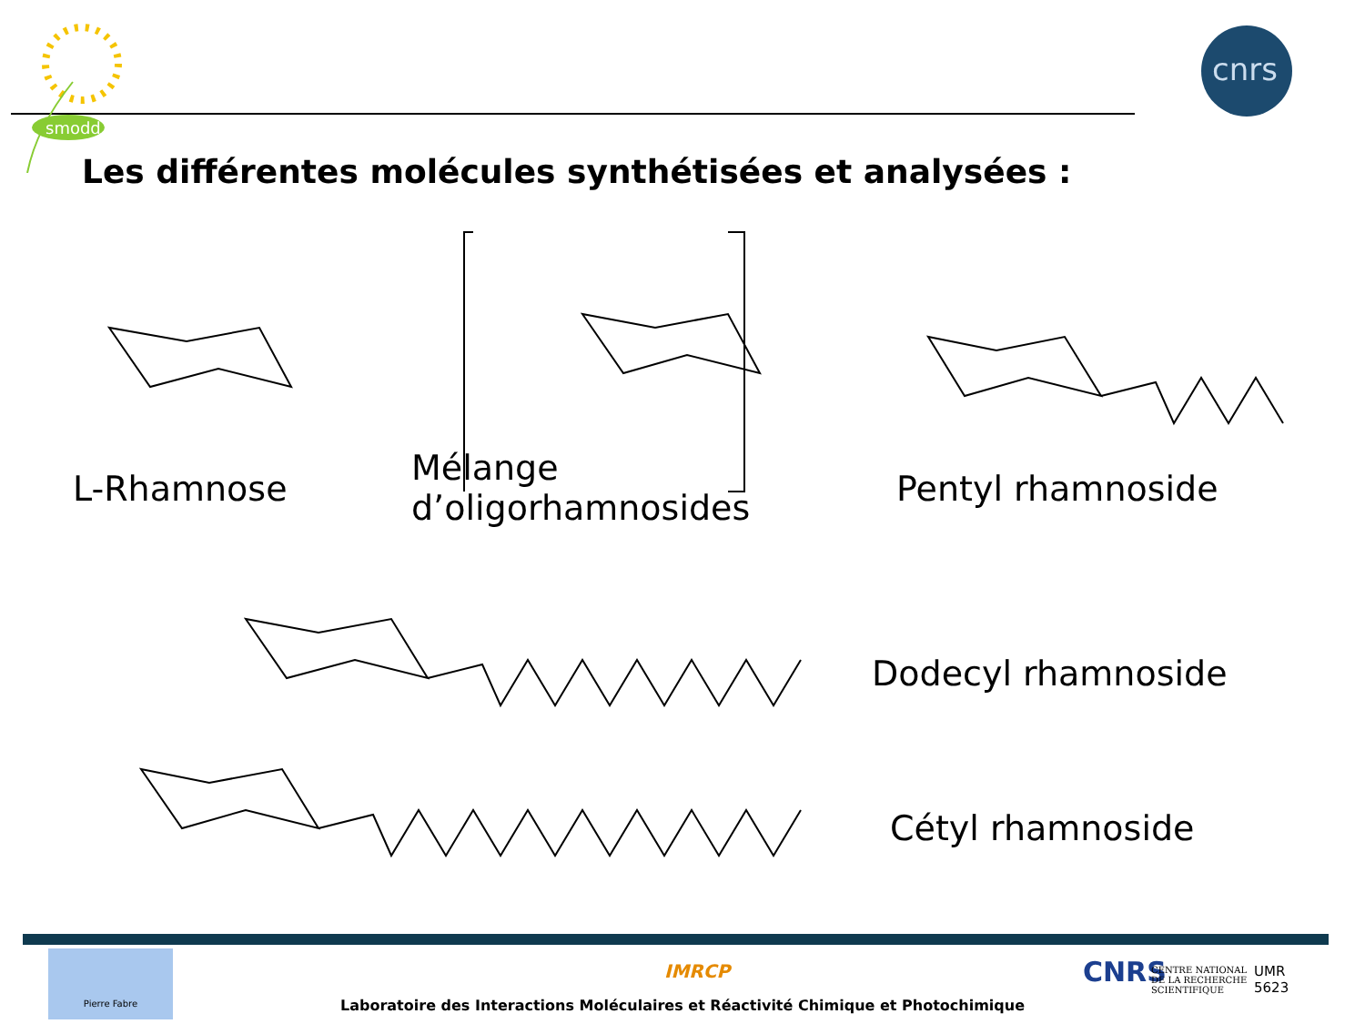smodd
cnrs
Les différentes molécules synthétisées et analysées :
L-Rhamnose
Mélange
d’oligorhamnosides
Pentyl rhamnoside
Dodecyl rhamnoside
Cétyl rhamnoside
Pierre Fabre
IMRCP
Laboratoire des Interactions Moléculaires et Réactivité Chimique et Photochimique
CNRS
CENTRE NATIONAL
DE LA RECHERCHE
SCIENTIFIQUE
UMR
5623